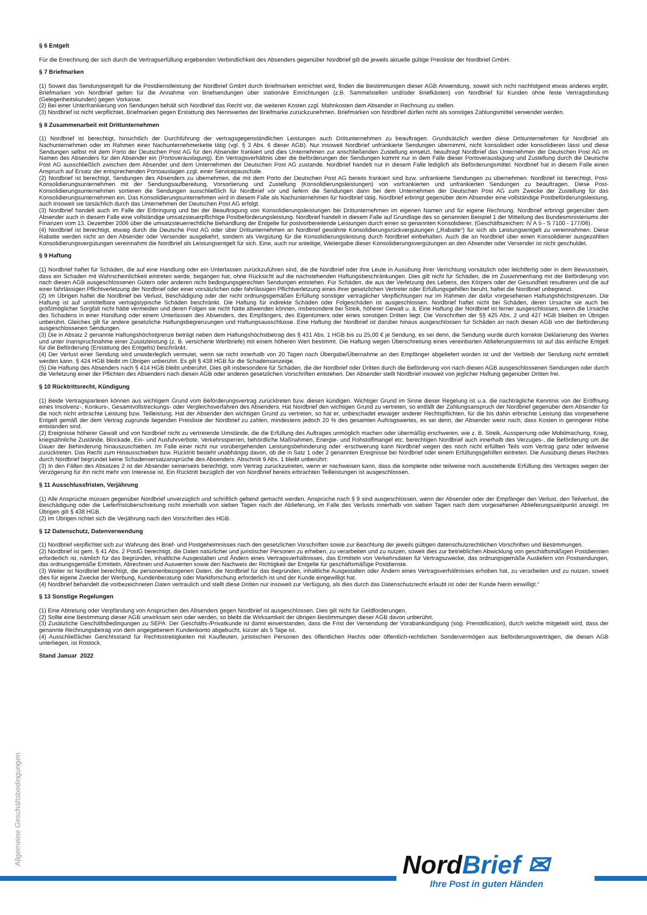§ 6 Entgelt
Für die Errechnung der sich durch die Vertragserfüllung ergebenden Verbindlichkeit des Absenders gegenüber Nordbrief gilt die jeweils aktuelle gültige Preisliste der Nordbrief GmbH.
§ 7 Briefmarken
(1) Soweit das Sendungsentgelt für die Postdienstleistung der Nordbrief GmbH durch Briefmarken entrichtet wird, finden die Bestimmungen dieser AGB Anwendung, soweit sich nicht nachfolgend etwas anderes ergibt. Briefmarken von Nordbrief gelten für die Annahme von Briefsendungen über stationäre Einrichtungen (z.B. Sammelstellen und/oder Briefkästen) von Nordbrief für Kunden ohne feste Vertragsbindung (Gelegenheitskunden) gegen Vorkasse.
(2) Bei einer Unterfrankierung von Sendungen behält sich Nordbrief das Recht vor, die weiteren Kosten zzgl. Mahnkosten dem Absender in Rechnung zu stellen.
(3) Nordbrief ist nicht verpflichtet, Briefmarken gegen Erstattung des Nennwertes der Briefmarke zurückzunehmen. Briefmarken von Nordbrief dürfen nicht als sonstiges Zahlungsmittel verwendet werden.
§ 8 Zusammenarbeit mit Drittunternehmen
(1) Nordbrief ist berechtigt, hinsichtlich der Durchführung der vertragsgegenständlichen Leistungen auch Drittunternehmen zu beauftragen. Grundsätzlich werden diese Drittunternehmen für Nordbrief als Nachunternehmen oder im Rahmen einer Nachunternehmerkette tätig (vgl. § 3 Abs. 6 dieser AGB). Nur insoweit Nordbrief unfrankierte Sendungen übernimmt, nicht konsolidiert oder konsolidieren lässt und diese Sendungen selbst mit dem Porto der Deutschen Post AG für den Absender frankiert und dies Unternehmen zur anschließenden Zustellung einsetzt, beauftragt Nordbrief das Unternehmen der Deutschen Post AG im Namen des Absenders für den Absender ein (Portoverauslagung). Ein Vertragsverhältnis über die Beförderungen der Sendungen kommt nur in dem Falle dieser Portoverauslagung und Zustellung durch die Deutsche Post AG ausschließlich zwischen dem Absender und dem Unternehmen der Deutschen Post AG zustande. Nordbrief handelt nur in diesem Falle lediglich als Beförderungsmittel. Nordbrief hat in diesem Falle einen Anspruch auf Ersatz der entsprechenden Portoauslagen zzgl. einer Servicepauschale.
(2) Nordbrief ist berechtigt, Sendungen des Absenders zu übernehmen, die mit dem Porto der Deutschen Post AG bereits frankiert sind bzw. unfrankierte Sendungen zu übernehmen. Nordbrief ist berechtigt, Post-Konsolidierungsunternehmen mit der Sendungsaufbereitung, Vorsortierung und Zustellung (Konsolidierungsleistungen) von vorfrankierten und unfrankierten Sendungen zu beauftragen. Diese Post-Konsolidierungsunternehmen sortieren die Sendungen ausschließlich für Nordbrief vor und liefern die Sendungen dann bei dem Unternehmen der Deutschen Post AG zum Zwecke der Zustellung für das Konsolidierungsunternehmen ein. Das Konsolidierungsunternehmen wird in diesem Falle als Nachunternehmen für Nordbrief tätig. Nordbrief erbringt gegenüber dem Absender eine vollständige Postbeförderungsleistung, auch insoweit sie tatsächlich durch das Unternehmen der Deutschen Post AG erfolgt.
(3) Nordbrief handelt auch im Falle der Erbringung und bei der Beauftragung von Konsolidierungsleistungen bei Drittunternehmen im eigenen Namen und für eigene Rechnung. Nordbrief erbringt gegenüber dem Absender auch in diesem Falle eine vollständige umsatzsteuerpflichtige Postbeförderungsleistung. Nordbrief handelt in diesem Falle auf Grundlage des so genannten Beispiel 1 der Mitteilung des Bundesministeriums der Finanzen vom 13. Dezember 2006 über die umsatzsteuerrechtliche Behandlung der Entgelte für postvorbereitende Leistungen durch einen so genannten Konsolidierer, (Geschäftszeichen: IV A 5 - S 7100 - 177/06).
(4) Nordbrief ist berechtigt, etwaig durch die Deutsche Post AG oder über Drittunternehmen an Nordbrief gewährte Konsolidierungsrückvergütungen („Rabatte“) für sich als Leistungsentgelt zu vereinnahmen. Diese Rabatte werden nicht an den Absender oder Versender ausgekehrt, sondern als Vergütung für die Konsolidierungsleistung durch Nordbrief einbehalten. Auch die an Nordbrief über einen Konsolidierer ausgezahlten Konsolidierungsvergütungen vereinnahmt die Nordbrief als Leistungsentgelt für sich. Eine, auch nur anteilige, Weitergabe dieser Konsolidierungsvergütungen an den Absender oder Versender ist nicht geschuldet.
§ 9 Haftung
(1) Nordbrief haftet für Schäden, die auf eine Handlung oder ein Unterlassen zurückzuführen sind, die die Nordbrief oder ihre Leute in Ausübung ihrer Verrichtung vorsätzlich oder leichtfertig oder in dem Bewusstsein, dass ein Schaden mit Wahrscheinlichkeit eintreten werde, begangen hat, ohne Rücksicht auf die nachstehenden Haftungsbeschränkungen. Dies gilt nicht für Schäden, die im Zusammenhang mit der Beförderung von nach diesen AGB ausgeschlossenen Gütern oder anderen nicht bedingungsgerechten Sendungen entstehen. Für Schäden, die aus der Verletzung des Lebens, des Körpers oder der Gesundheit resultieren und die auf einer fahrlässigen Pflichtverletzung der Nordbrief oder einer vorsätzlichen oder fahrlässigen Pflichtverletzung eines ihrer gesetzlichen Vertreter oder Erfüllungsgehilfen beruht, haftet die Nordbrief unbegrenzt.
(2) Im Übrigen haftet die Nordbrief bei Verlust, Beschädigung oder der nicht ordnungsgemäßen Erfüllung sonstiger vertraglicher Verpflichtungen nur im Rahmen der dafür vorgesehenen Haftungshöchstgrenzen. Die Haftung ist auf unmittelbare vertragstypische Schäden beschränkt. Die Haftung für indirekte Schäden oder Folgeschäden ist ausgeschlossen. Nordbrief haftet nicht bei Schäden, deren Ursache sie auch bei größtmöglicher Sorgfalt nicht hätte vermeiden und deren Folgen sie nicht hätte abwenden können, insbesondere bei Streik, höherer Gewalt u. ä. Eine Haftung der Nordbrief ist ferner ausgeschlossen, wenn die Ursache des Schadens in einer Handlung oder einem Unterlassen des Absenders, des Empfängers, des Eigentümers oder eines sonstigen Dritten liegt. Die Vorschriften der §§ 425 Abs. 2 und 427 HGB bleiben im Übrigen unberührt. Gleiches gilt für andere gesetzliche Haftungsbegrenzungen und Haftungsausschlüsse. Eine Haftung der Nordbrief ist darüber hinaus ausgeschlossen für Schäden an nach diesen AGB von der Beförderung ausgeschlossenen Sendungen.
(3) Die in Absatz 2 genannte Haftungshöchstgrenze beträgt neben dem Haftungshöchstbetrag des § 431 Abs. 1 HGB bis zu 25,00 € je Sendung, es sei denn, die Sendung wurde durch korrekte Deklarierung des Wertes und unter Inanspruchnahme einer Zusatzleistung (z. B. versicherte Wertbriefe) mit einem höheren Wert bestimmt. Die Haftung wegen Überschreitung eines vereinbarten Ablieferungstermins ist auf das einfache Entgelt für die Beförderung (Erstattung des Entgelts) beschränkt.
(4) Der Verlust einer Sendung wird unwiderleglich vermutet, wenn sie nicht innerhalb von 20 Tagen nach Übergabe/Übernahme an den Empfänger abgeliefert worden ist und der Verbleib der Sendung nicht ermittelt werden kann. § 424 HGB bleibt im Übrigen unberührt. Es gilt § 438 HGB für die Schadensanzeige.
(5) Die Haftung des Absenders nach § 414 HGB bleibt unberührt. Dies gilt insbesondere für Schäden, die der Nordbrief oder Dritten durch die Beförderung von nach diesen AGB ausgeschlossenen Sendungen oder durch die Verletzung einer der Pflichten des Absenders nach diesen AGB oder anderen gesetzlichen Vorschriften entstehen. Der Absender stellt Nordbrief insoweit von jeglicher Haftung gegenüber Dritten frei.
§ 10 Rücktrittsrecht, Kündigung
(1) Beide Vertragsparteien können aus wichtigem Grund vom Beförderungsvertrag zurücktreten bzw. diesen kündigen. Wichtiger Grund im Sinne dieser Regelung ist u.a. die nachträgliche Kenntnis von der Eröffnung eines Insolvenz-, Konkurs-, Gesamtvollstreckungs- oder Vergleichsverfahren des Absenders. Hat Nordbrief den wichtigen Grund zu vertreten, so entfällt der Zahlungsanspruch der Nordbrief gegenüber dem Absender für die noch nicht erbrachte Leistung bzw. Teilleistung. Hat der Absender den wichtigen Grund zu vertreten, so hat er, unbeschadet etwaiger anderer Rechtspflichten, für die bis dahin erbrachte Leistung das vorgesehene Entgelt gemäß der dem Vertrag zugrunde liegenden Preisliste der Nordbrief zu zahlen, mindestens jedoch 20 % des gesamten Auftragswertes, es sei denn, der Absender weist nach, dass Kosten in geringerer Höhe entstanden sind.
(2) Ereignisse höherer Gewalt und von Nordbrief nicht zu vertretende Umstände, die die Erfüllung des Auftrages unmöglich machen oder übermäßig erschweren, wie z. B. Streik, Aussperrung oder Mobilmachung, Krieg, kriegsähnliche Zustände, Blockade, Ein- und Ausfuhrverbote, Verkehrssperren, behördliche Maßnahmen, Energie- und Rohstoffmangel etc. berechtigen Nordbrief auch innerhalb des Verzuges-, die Beförderung um die Dauer der Behinderung hinauszuschieben. Im Falle einer nicht nur vorübergehenden Leistungsbehinderung oder -erschwerung kann Nordbrief wegen des noch nicht erfüllten Teils vom Vertrag ganz oder teilweise zurücktreten. Das Recht zum Hinausschieben bzw. Rücktritt besteht unabhängig davon, ob die in Satz 1 oder 2 genannten Ereignisse bei Nordbrief oder einem Erfüllungsgehilfen eintreten. Die Ausübung dieses Rechtes durch Nordbrief begründet keine Schadensersatzansprüche des Absenders. Abschnitt 9 Abs. 1 bleibt unberührt:
(3) In den Fällen des Absatzes 2 ist der Absender seinerseits berechtigt, vom Vertrag zurückzutreten, wenn er nachweisen kann, dass die komplette oder teilweise noch ausstehende Erfüllung des Vertrages wegen der Verzögerung für ihn nicht mehr von Interesse ist. Ein Rücktritt bezüglich der von Nordbrief bereits erbrachten Teilleistungen ist ausgeschlossen.
§ 11 Ausschlussfristen, Verjährung
(1) Alle Ansprüche müssen gegenüber Nordbrief unverzüglich und schriftlich geltend gemacht werden. Ansprüche nach § 9 sind ausgeschlossen, wenn der Absender oder der Empfänger den Verlust, den Teilverlust, die Beschädigung oder die Lieferfristüberschreitung nicht innerhalb von sieben Tagen nach der Ablieferung, im Falle des Verlusts innerhalb von sieben Tagen nach dem vorgesehenen Ablieferungszeitpunkt anzeigt. Im Übrigen gilt § 438 HGB.
(2) Im Übrigen richtet sich die Verjährung nach den Vorschriften des HGB.
§ 12 Datenschutz, Datenverwendung
(1) Nordbrief verpflichtet sich zur Wahrung des Brief- und Postgeheimnisses nach den gesetzlichen Vorschriften sowie zur Beachtung der jeweils gültigen datenschutzrechtlichen Vorschriften und Bestimmungen.
(2) Nordbrief ist gem. § 41 Abs. 2 PostG berechtigt, die Daten natürlicher und juristischer Personen zu erheben, zu verarbeiten und zu nutzen, soweit dies zur betrieblichen Abwicklung von geschäftsmäßigen Postdiensten erforderlich ist, nämlich für das Begründen, inhaltliche Ausgestalten und Ändern eines Vertragsverhältnisses, das Ermitteln von Verkehrsdaten für Vertragszwecke, das ordnungsgemäße Ausliefern von Postsendungen, das ordnungsgemäße Ermitteln, Abrechnen und Auswerten sowie den Nachweis der Richtigkeit der Entgelte für geschäftsmäßige Postdienste.
(3) Weiter ist Nordbrief berechtigt, die personenbezogenen Daten, die Nordbrief für das Begründen, inhaltliche Ausgestalten oder Ändern eines Vertragsverhältnisses erhoben hat, zu verarbeiten und zu nutzen, soweit dies für eigene Zwecke der Werbung, Kundenberatung oder Marktforschung erforderlich ist und der Kunde eingewilligt hat.
(4) Nordbrief behandelt die vorbezeichneten Daten vertraulich und stellt diese Dritten nur insoweit zur Verfügung, als dies durch das Datenschutzrecht erlaubt ist oder der Kunde hierin einwilligt.“
§ 13 Sonstige Regelungen
(1) Eine Abtretung oder Verpfändung von Ansprüchen des Absenders gegen Nordbrief ist ausgeschlossen. Dies gilt nicht für Geldforderungen.
(2) Sollte eine Bestimmung dieser AGB unwirksam sein oder werden, so bleibt die Wirksamkeit der übrigen Bestimmungen dieser AGB davon unberührt.
(3) Zusätzliche Geschäftsbedingungen zu SEPA: Der Geschäfts-/Privatkunde ist damit einverstanden, dass die Frist der Versendung der Vorabankündigung (sog. Prenotification), durch welche mitgeteilt wird, dass der genannte Rechnungsbetrag von dem angegebenem Kundenkonto abgebucht, kürzer als 5 Tage ist.
(4) Ausschließlicher Gerichtsstand für Rechtsstreitigkeiten mit Kaufleuten, juristischen Personen des öffentlichen Rechts oder öffentlich-rechtlichen Sondervermögen aus Beförderungsverträgen, die diesen AGB unterliegen, ist Rostock.
Stand Januar 2022
Allgemeine Geschäftsbedingungen
Nord Brief ✉
Ihre Post in guten Händen